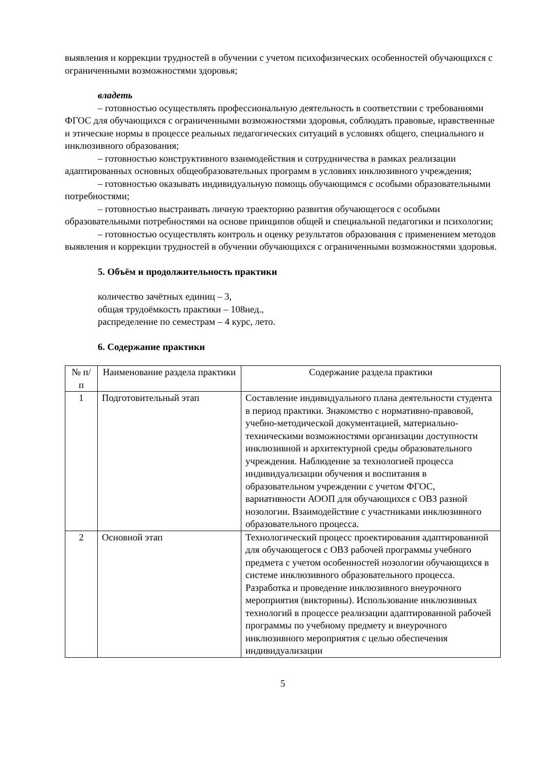выявления и коррекции трудностей в обучении с учетом психофизических особенностей обучающихся с ограниченными возможностями здоровья;
владеть
– готовностью осуществлять профессиональную деятельность в соответствии с требованиями ФГОС для обучающихся с ограниченными возможностями здоровья, соблюдать правовые, нравственные и этические нормы в процессе реальных педагогических ситуаций в условиях общего, специального и инклюзивного образования;
– готовностью конструктивного взаимодействия и сотрудничества в рамках реализации адаптированных основных общеобразовательных программ в условиях инклюзивного учреждения;
– готовностью оказывать индивидуальную помощь обучающимся с особыми образовательными потребностями;
– готовностью выстраивать личную траекторию развития обучающегося с особыми образовательными потребностями на основе принципов общей и специальной педагогики и психологии;
– готовностью осуществлять контроль и оценку результатов образования с применением методов выявления и коррекции трудностей в обучении обучающихся с ограниченными возможностями здоровья.
5. Объём и продолжительность практики
количество зачётных единиц – 3,
общая трудоёмкость практики – 108нед.,
распределение по семестрам – 4 курс, лето.
6. Содержание практики
| № п/п | Наименование раздела практики | Содержание раздела практики |
| 1 | Подготовительный этап | Составление индивидуального плана деятельности студента в период практики. Знакомство с нормативно-правовой, учебно-методической документацией, материально-техническими возможностями организации доступности инклюзивной и архитектурной среды образовательного учреждения. Наблюдение за технологией процесса индивидуализации обучения и воспитания в образовательном учреждении с учетом ФГОС, вариативности АООП для обучающихся с ОВЗ разной нозологии. Взаимодействие с участниками инклюзивного образовательного процесса. |
| 2 | Основной этап | Технологический процесс проектирования адаптированной для обучающегося с ОВЗ рабочей программы учебного предмета с учетом особенностей нозологии обучающихся в системе инклюзивного образовательного процесса. Разработка и проведение инклюзивного внеурочного мероприятия (викторины). Использование инклюзивных технологий в процессе реализации адаптированной рабочей программы по учебному предмету и внеурочного инклюзивного мероприятия с целью обеспечения индивидуализации |
5